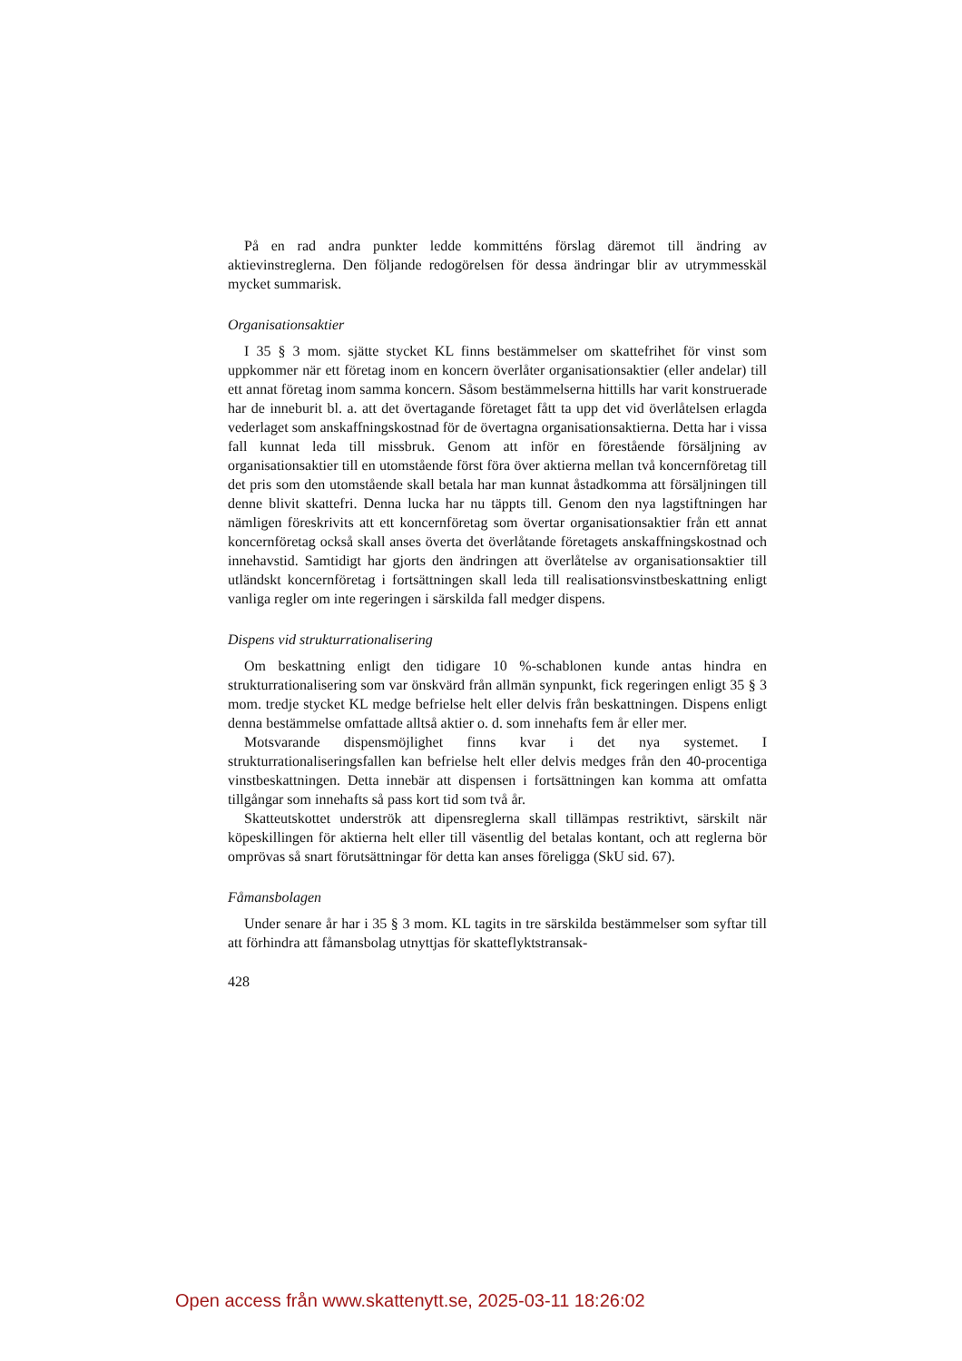På en rad andra punkter ledde kommitténs förslag däremot till ändring av aktievinstreglerna. Den följande redogörelsen för dessa ändringar blir av utrymmesskäl mycket summarisk.
Organisationsaktier
I 35 § 3 mom. sjätte stycket KL finns bestämmelser om skattefrihet för vinst som uppkommer när ett företag inom en koncern överlåter organisationsaktier (eller andelar) till ett annat företag inom samma koncern. Såsom bestämmelserna hittills har varit konstruerade har de inneburit bl. a. att det övertagande företaget fått ta upp det vid överlåtelsen erlagda vederlaget som anskaffningskostnad för de övertagna organisationsaktierna. Detta har i vissa fall kunnat leda till missbruk. Genom att inför en förestående försäljning av organisationsaktier till en utomstående först föra över aktierna mellan två koncernföretag till det pris som den utomstående skall betala har man kunnat åstadkomma att försäljningen till denne blivit skattefri. Denna lucka har nu täppts till. Genom den nya lagstiftningen har nämligen föreskrivits att ett koncernföretag som övertar organisationsaktier från ett annat koncernföretag också skall anses överta det överlåtande företagets anskaffningskostnad och innehavstid. Samtidigt har gjorts den ändringen att överlåtelse av organisationsaktier till utländskt koncernföretag i fortsättningen skall leda till realisationsvinstbeskattning enligt vanliga regler om inte regeringen i särskilda fall medger dispens.
Dispens vid strukturrationalisering
Om beskattning enligt den tidigare 10 %-schablonen kunde antas hindra en strukturrationalisering som var önskvärd från allmän synpunkt, fick regeringen enligt 35 § 3 mom. tredje stycket KL medge befrielse helt eller delvis från beskattningen. Dispens enligt denna bestämmelse omfattade alltså aktier o. d. som innehafts fem år eller mer.
Motsvarande dispensmöjlighet finns kvar i det nya systemet. I strukturrationaliseringsfallen kan befrielse helt eller delvis medges från den 40-procentiga vinstbeskattningen. Detta innebär att dispensen i fortsättningen kan komma att omfatta tillgångar som innehafts så pass kort tid som två år.
Skatteutskottet underströk att dipensreglerna skall tillämpas restriktivt, särskilt när köpeskillingen för aktierna helt eller till väsentlig del betalas kontant, och att reglerna bör omprövas så snart förutsättningar för detta kan anses föreligga (SkU sid. 67).
Fåmansbolagen
Under senare år har i 35 § 3 mom. KL tagits in tre särskilda bestämmelser som syftar till att förhindra att fåmansbolag utnyttjas för skatteflyktstransak-
428
Open access från www.skattenytt.se, 2025-03-11 18:26:02